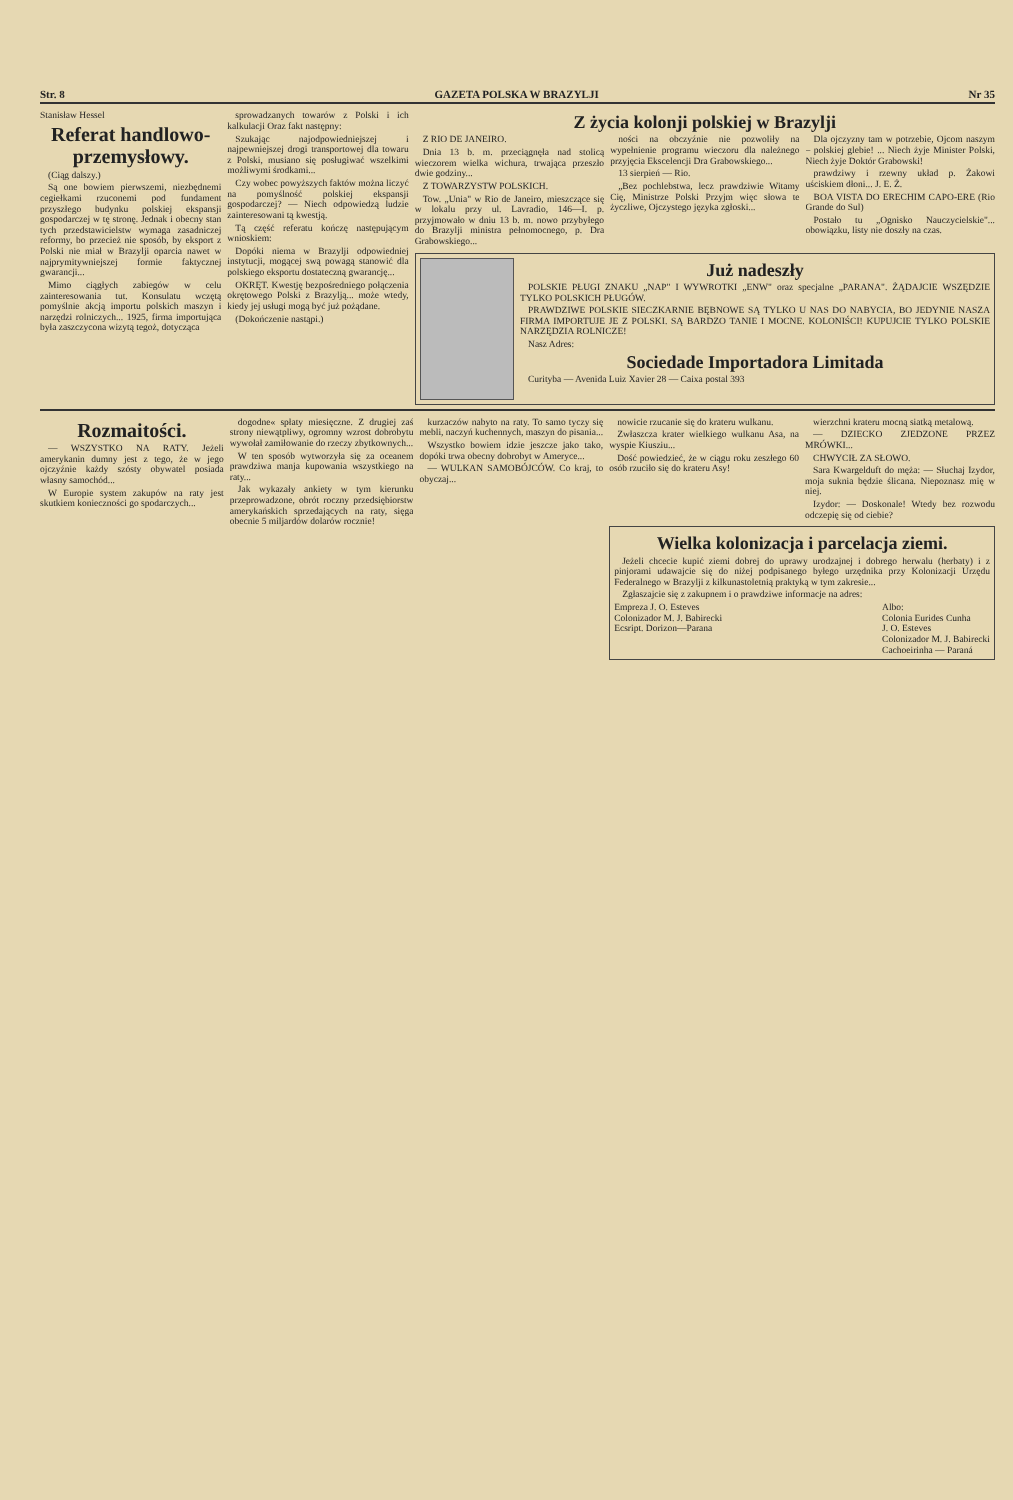Str. 8 GAZETA POLSKA W BRAZYLJI Nr 35
Stanisław Hessel
Referat handlowo-przemysłowy.
(Ciąg dalszy.)
Są one bowiem pierwszemi, niezbędnemi cegiełkami rzuconemi pod fundament przyszłego budynku polskiej ekspansji gospodarczej w tę stronę. Jednak i obecny stan tych przedstawicielstw wymaga zasadniczej reformy, bo przecież nie sposób, by eksport z Polski nie miał w Brazylji oparcia nawet w najprymitywniejszej formie faktycznej gwarancji...
Mimo ciągłych zabiegów w celu zainteresowania tut. Konsulatu wczętą pomyślnie akcją importu polskich maszyn i narzędzi rolniczych... 1925, firma importująca była zaszczycona wizytą tegoż, dotycząca
sprowadzanych towarów z Polski i ich kalkulacji Oraz fakt następny:
Szukając najodpowiedniejszej i najpewniejszej drogi transportowej dla towaru z Polski, musiano się posługiwać wszelkimi możliwymi środkami...
Czy wobec powyższych faktów można liczyć na pomyślność polskiej ekspansji gospodarczej? — Niech odpowiedzą ludzie zainteresowani tą kwestją.
Tą część referatu kończę następującym wnioskiem:
Dopóki niema w Brazylji odpowiedniej instytucji, mogącej swą powagą stanowić dla polskiego eksportu dostateczną gwarancję...
OKRĘT. Kwestję bezpośredniego połączenia okrętowego Polski z Brazylją... może wtedy, kiedy jej usługi mogą być już pożądane.
(Dokończenie nastąpi.)
Z życia kolonji polskiej w Brazylji
Z RIO DE JANEIRO.
Dnia 13 b. m. przeciągnęła nad stolicą wieczorem wielka wichura, trwająca przeszło dwie godziny...
Z TOWARZYSTW POLSKICH.
Tow. „Unia" w Rio de Janeiro, mieszczące się w lokalu przy ul. Lavradio, 146—I. p. przyjmowało w dniu 13 b. m. nowo przybyłego do Brazylji ministra pełnomocnego, p. Dra Grabowskiego...
ności na obczyźnie nie pozwoliły na wypełnienie programu wieczoru dla należnego przyjęcia Ekscelencji Dra Grabowskiego...
13 sierpień — Rio.
„Bez pochlebstwa, lecz prawdziwie Witamy Cię, Ministrze Polski Przyjm więc słowa te życzliwe, Ojczystego języka zgłoski...
Dla ojczyzny tam w potrzebie, Ojcom naszym – polskiej glebie! ... Niech żyje Minister Polski, Niech żyje Doktór Grabowski!
prawdziwy i rzewny układ p. Żakowi uściskiem dłoni... J. E. Ż.
BOA VISTA DO ERECHIM CAPO-ERE (Rio Grande do Sul)
Postało tu „Ognisko Nauczycielskie"... obowiązku, listy nie doszły na czas.
Już nadeszły
POLSKIE PŁUGI ZNAKU „NAP" I WYWROTKI „ENW" oraz specjalne „PARANA". ŻĄDAJCIE WSZĘDZIE TYLKO POLSKICH PŁUGÓW.
PRAWDZIWE POLSKIE SIECZKARNIE BĘBNOWE SĄ TYLKO U NAS DO NABYCIA, BO JEDYNIE NASZA FIRMA IMPORTUJE JE Z POLSKI. SĄ BARDZO TANIE I MOCNE. KOLONIŚCI! KUPUJCIE TYLKO POLSKIE NARZĘDZIA ROLNICZE!
Nasz Adres:
Sociedade Importadora Limitada
Curityba — Avenida Luiz Xavier 28 — Caixa postal 393
Rozmaitości.
— WSZYSTKO NA RATY. Jeżeli amerykanin dumny jest z tego, że w jego ojczyźnie każdy szósty obywatel posiada własny samochód...
W Europie system zakupów na raty jest skutkiem konieczności go spodarczych...
dogodne« spłaty miesięczne. Z drugiej zaś strony niewątpliwy, ogromny wzrost dobrobytu wywołał zamiłowanie do rzeczy zbytkownych...
W ten sposób wytworzyła się za oceanem prawdziwa manja kupowania wszystkiego na raty...
Jak wykazały ankiety w tym kierunku przeprowadzone, obrót roczny przedsiębiorstw amerykańskich sprzedających na raty, sięga obecnie 5 miljardów dolarów rocznie!
kurzaczów nabyto na raty. To samo tyczy się mebli, naczyń kuchennych, maszyn do pisania...
Wszystko bowiem idzie jeszcze jako tako, dopóki trwa obecny dobrobyt w Ameryce...
— WULKAN SAMOBÓJCÓW. Co kraj, to obyczaj...
nowicie rzucanie się do krateru wulkanu.
Zwłaszcza krater wielkiego wulkanu Asa, na wyspie Kiusziu...
Dość powiedzieć, że w ciągu roku zeszłego 60 osób rzuciło się do krateru Asy!
wierzchni krateru mocną siatką metalową.
— DZIECKO ZJEDZONE PRZEZ MRÓWKI...
CHWYCIŁ ZA SŁOWO.
Sara Kwargelduft do męża: — Słuchaj Izydor, moja suknia będzie ślicana. Niepoznasz mię w niej.
Izydor: — Doskonale! Wtedy bez rozwodu odczepię się od ciebie?
Wielka kolonizacja i parcelacja ziemi.
Jeżeli chcecie kupić ziemi dobrej do uprawy urodzajnej i dobrego herwalu (herbaty) i z pinjorami udawajcie się do niżej podpisanego byłego urzędnika przy Kolonizacji Urzędu Federalnego w Brazylji z kilkunastoletnią praktyką w tym zakresie...
Zgłaszajcie się z zakupnem i o prawdziwe informacje na adres:
Empreza J. O. Esteves
Colonizador M. J. Babirecki
Ecsript. Dorizon—Parana
Albo:
Colonia Eurides Cunha
J. O. Esteves
Colonizador M. J. Babirecki
Cachoeirinha — Paraná